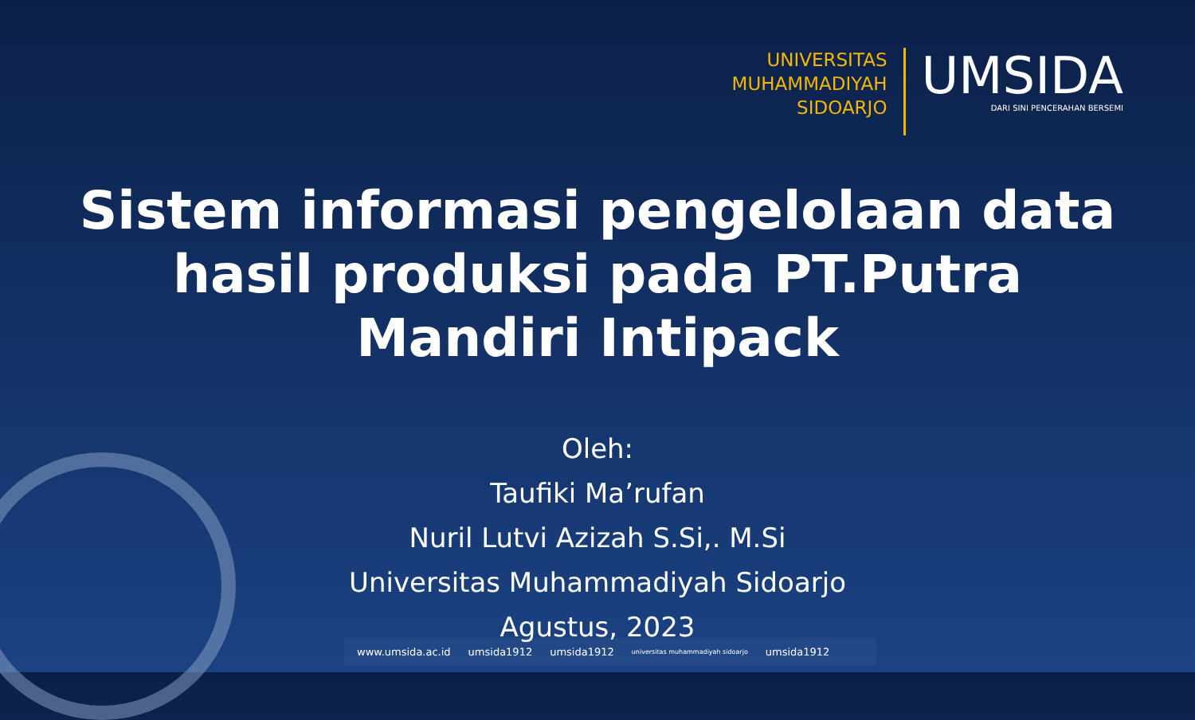UNIVERSITAS
MUHAMMADIYAH
SIDOARJO
UMSIDA
DARI SINI PENCERAHAN BERSEMI
Sistem informasi pengelolaan data hasil produksi pada PT.Putra Mandiri Intipack
Oleh:
Taufiki Ma’rufan
Nuril Lutvi Azizah S.Si,. M.Si
Universitas Muhammadiyah Sidoarjo
Agustus, 2023
www.umsida.ac.id umsida1912 umsida1912 universitas muhammadiyah sidoarjo umsida1912